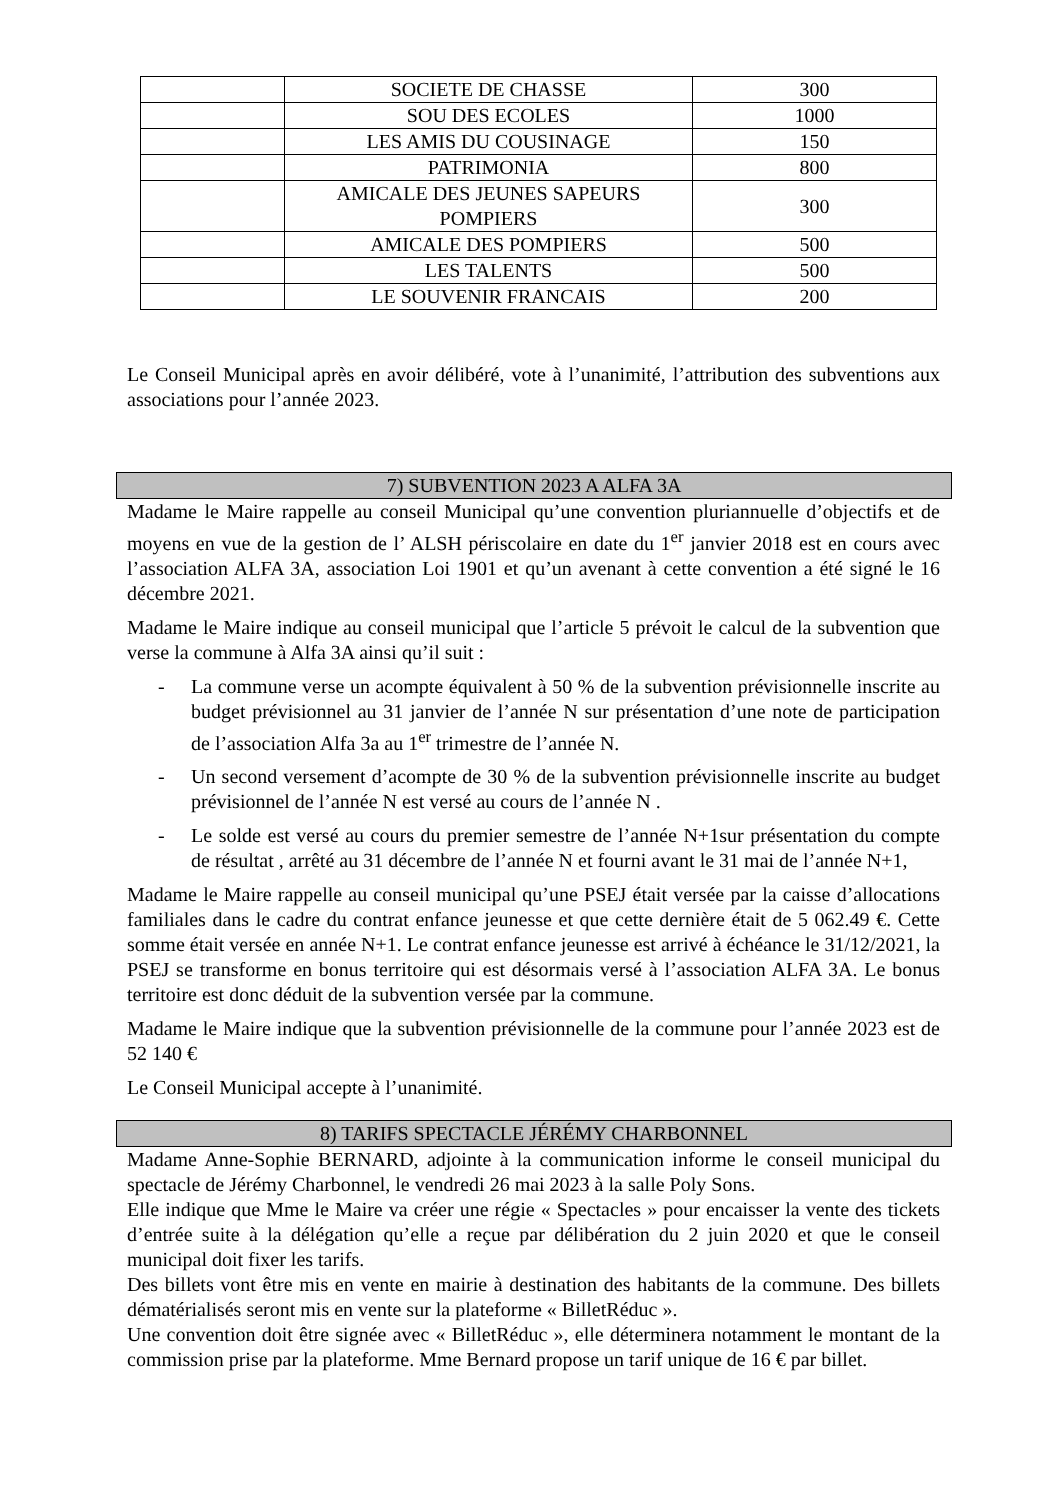| | SOCIETE DE CHASSE | 300 |
| | SOU DES ECOLES | 1000 |
| | LES AMIS DU COUSINAGE | 150 |
| | PATRIMONIA | 800 |
| | AMICALE DES JEUNES SAPEURS POMPIERS | 300 |
| | AMICALE DES POMPIERS | 500 |
| | LES TALENTS | 500 |
| | LE SOUVENIR FRANCAIS | 200 |
Le Conseil Municipal après en avoir délibéré, vote à l’unanimité, l’attribution des subventions aux associations pour l’année 2023.
7) SUBVENTION 2023 A ALFA 3A
Madame le Maire rappelle au conseil Municipal qu’une convention pluriannuelle d’objectifs et de moyens en vue de la gestion de l’ ALSH périscolaire en date du 1<sup>er</sup> janvier 2018 est en cours avec l’association ALFA 3A, association Loi 1901 et qu’un avenant à cette convention a été signé le 16 décembre 2021.
Madame le Maire indique au conseil municipal que l’article 5 prévoit le calcul de la subvention que verse la commune à Alfa 3A ainsi qu’il suit :
- La commune verse un acompte équivalent à 50 % de la subvention prévisionnelle inscrite au budget prévisionnel au 31 janvier de l’année N sur présentation d’une note de participation de l’association Alfa 3a au 1<sup>er</sup> trimestre de l’année N.
- Un second versement d’acompte de 30 % de la subvention prévisionnelle inscrite au budget prévisionnel de l’année N est versé au cours de l’année N .
- Le solde est versé au cours du premier semestre de l’année N+1sur présentation du compte de résultat , arrêté au 31 décembre de l’année N et fourni avant le 31 mai de l’année N+1,
Madame le Maire rappelle au conseil municipal qu’une PSEJ était versée par la caisse d’allocations familiales dans le cadre du contrat enfance jeunesse et que cette dernière était de 5 062.49 €. Cette somme était versée en année N+1. Le contrat enfance jeunesse est arrivé à échéance le 31/12/2021, la PSEJ se transforme en bonus territoire qui est désormais versé à l’association ALFA 3A. Le bonus territoire est donc déduit de la subvention versée par la commune.
Madame le Maire indique que la subvention prévisionnelle de la commune pour l’année 2023 est de 52 140 €
Le Conseil Municipal accepte à l’unanimité.
8) TARIFS SPECTACLE JÉRÉMY CHARBONNEL
Madame Anne-Sophie BERNARD, adjointe à la communication informe le conseil municipal du spectacle de Jérémy Charbonnel, le vendredi 26 mai 2023 à la salle Poly Sons.
Elle indique que Mme le Maire va créer une régie « Spectacles » pour encaisser la vente des tickets d’entrée suite à la délégation qu’elle a reçue par délibération du 2 juin 2020 et que le conseil municipal doit fixer les tarifs.
Des billets vont être mis en vente en mairie à destination des habitants de la commune. Des billets dématérialisés seront mis en vente sur la plateforme « BilletRéduc ».
Une convention doit être signée avec « BilletRéduc », elle déterminera notamment le montant de la commission prise par la plateforme. Mme Bernard propose un tarif unique de 16 € par billet.